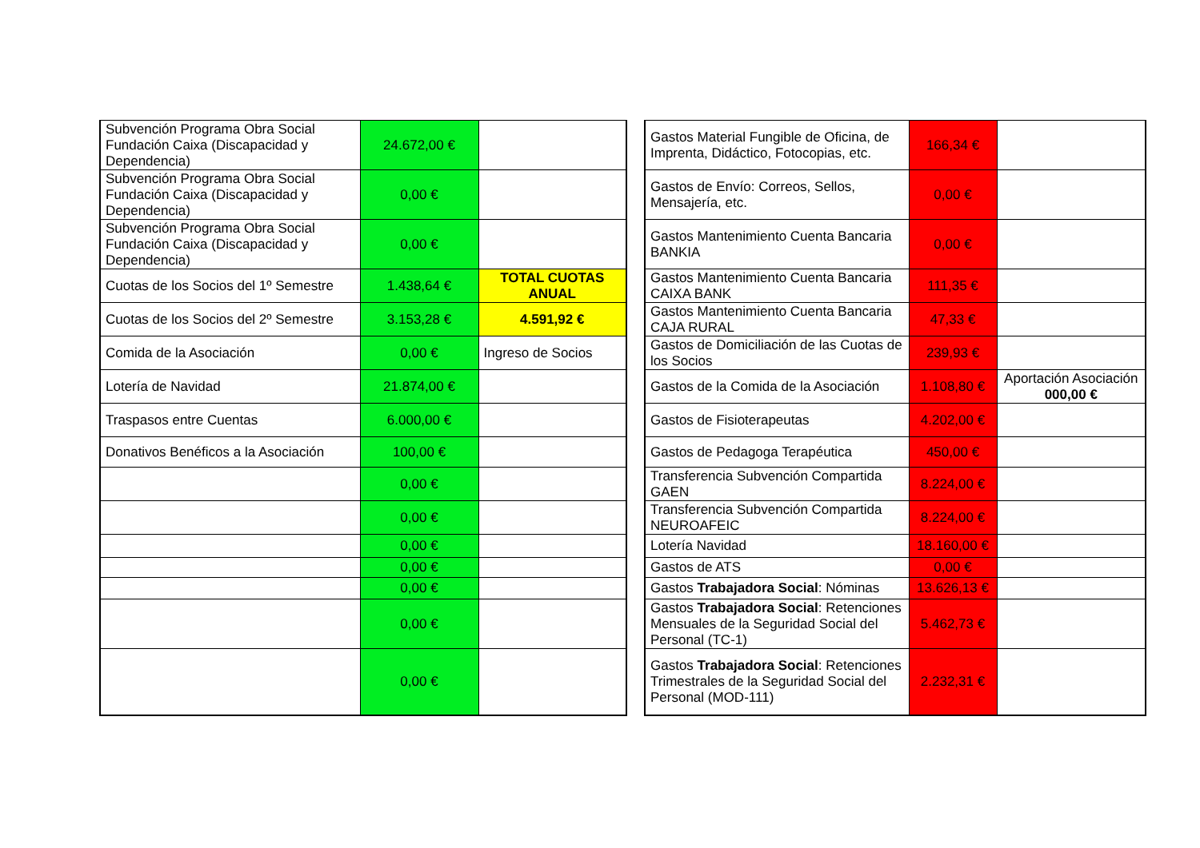| Subvención Programa Obra Social Fundación Caixa (Discapacidad y Dependencia) | 24.672,00 € | |
| Subvención Programa Obra Social Fundación Caixa (Discapacidad y Dependencia) | 0,00 € | |
| Subvención Programa Obra Social Fundación Caixa (Discapacidad y Dependencia) | 0,00 € | |
| Cuotas de los Socios del 1º Semestre | 1.438,64 € | TOTAL CUOTAS ANUAL |
| Cuotas de los Socios del 2º Semestre | 3.153,28 € | 4.591,92 € |
| Comida de la Asociación | 0,00 € | Ingreso de Socios |
| Lotería de Navidad | 21.874,00 € | |
| Traspasos entre Cuentas | 6.000,00 € | |
| Donativos Benéficos a la Asociación | 100,00 € | |
| | 0,00 € | |
| | 0,00 € | |
| | 0,00 € | |
| | 0,00 € | |
| | 0,00 € | |
| | 0,00 € | |
| | 0,00 € | |
| Gastos Material Fungible de Oficina, de Imprenta, Didáctico, Fotocopias, etc. | 166,34 € | |
| Gastos de Envío: Correos, Sellos, Mensajería, etc. | 0,00 € | |
| Gastos Mantenimiento Cuenta Bancaria BANKIA | 0,00 € | |
| Gastos Mantenimiento Cuenta Bancaria CAIXA BANK | 111,35 € | |
| Gastos Mantenimiento Cuenta Bancaria CAJA RURAL | 47,33 € | |
| Gastos de Domiciliación de las Cuotas de los Socios | 239,93 € | |
| Gastos de la Comida de la Asociación | 1.108,80 € | Aportación Asociación 000,00 € |
| Gastos de Fisioterapeutas | 4.202,00 € | |
| Gastos de Pedagoga Terapéutica | 450,00 € | |
| Transferencia Subvención Compartida GAEN | 8.224,00 € | |
| Transferencia Subvención Compartida NEUROAFEIC | 8.224,00 € | |
| Lotería Navidad | 18.160,00 € | |
| Gastos de ATS | 0,00 € | |
| Gastos Trabajadora Social : Nóminas | 13.626,13 € | |
| Gastos Trabajadora Social : Retenciones Mensuales de la Seguridad Social del Personal (TC-1) | 5.462,73 € | |
| Gastos Trabajadora Social : Retenciones Trimestrales de la Seguridad Social del Personal (MOD-111) | 2.232,31 € | |